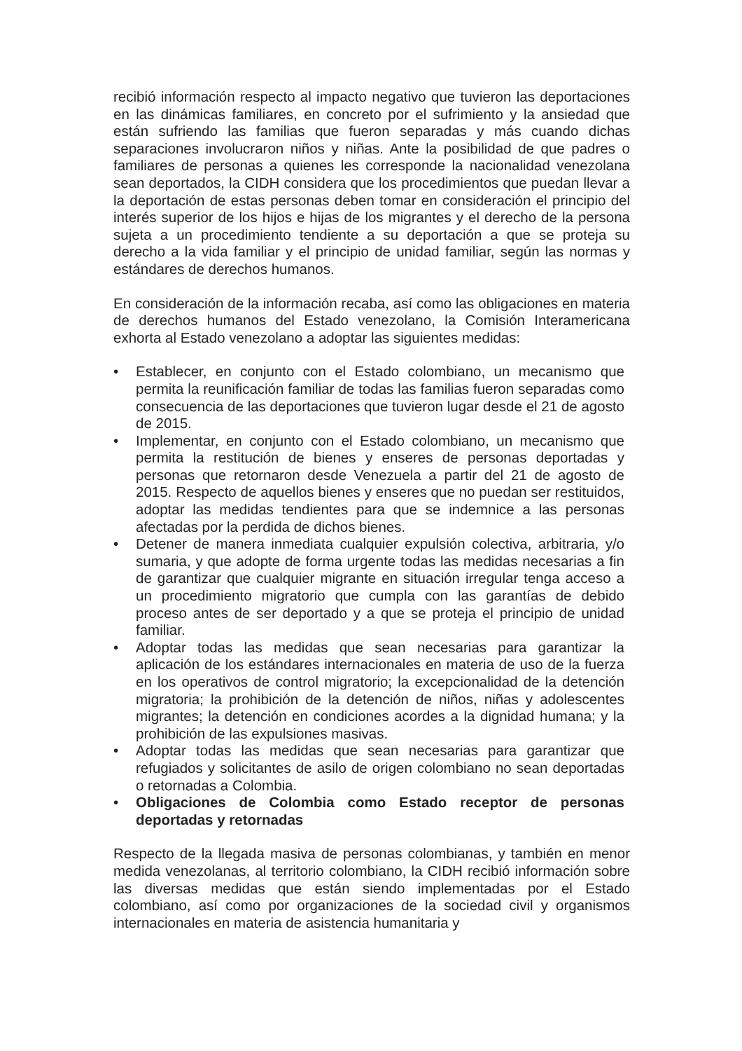recibió información respecto al impacto negativo que tuvieron las deportaciones en las dinámicas familiares, en concreto por el sufrimiento y la ansiedad que están sufriendo las familias que fueron separadas y más cuando dichas separaciones involucraron niños y niñas. Ante la posibilidad de que padres o familiares de personas a quienes les corresponde la nacionalidad venezolana sean deportados, la CIDH considera que los procedimientos que puedan llevar a la deportación de estas personas deben tomar en consideración el principio del interés superior de los hijos e hijas de los migrantes y el derecho de la persona sujeta a un procedimiento tendiente a su deportación a que se proteja su derecho a la vida familiar y el principio de unidad familiar, según las normas y estándares de derechos humanos.
En consideración de la información recaba, así como las obligaciones en materia de derechos humanos del Estado venezolano, la Comisión Interamericana exhorta al Estado venezolano a adoptar las siguientes medidas:
• Establecer, en conjunto con el Estado colombiano, un mecanismo que permita la reunificación familiar de todas las familias fueron separadas como consecuencia de las deportaciones que tuvieron lugar desde el 21 de agosto de 2015.
• Implementar, en conjunto con el Estado colombiano, un mecanismo que permita la restitución de bienes y enseres de personas deportadas y personas que retornaron desde Venezuela a partir del 21 de agosto de 2015. Respecto de aquellos bienes y enseres que no puedan ser restituidos, adoptar las medidas tendientes para que se indemnice a las personas afectadas por la perdida de dichos bienes.
• Detener de manera inmediata cualquier expulsión colectiva, arbitraria, y/o sumaria, y que adopte de forma urgente todas las medidas necesarias a fin de garantizar que cualquier migrante en situación irregular tenga acceso a un procedimiento migratorio que cumpla con las garantías de debido proceso antes de ser deportado y a que se proteja el principio de unidad familiar.
• Adoptar todas las medidas que sean necesarias para garantizar la aplicación de los estándares internacionales en materia de uso de la fuerza en los operativos de control migratorio; la excepcionalidad de la detención migratoria; la prohibición de la detención de niños, niñas y adolescentes migrantes; la detención en condiciones acordes a la dignidad humana; y la prohibición de las expulsiones masivas.
• Adoptar todas las medidas que sean necesarias para garantizar que refugiados y solicitantes de asilo de origen colombiano no sean deportadas o retornadas a Colombia.
• Obligaciones de Colombia como Estado receptor de personas deportadas y retornadas
Respecto de la llegada masiva de personas colombianas, y también en menor medida venezolanas, al territorio colombiano, la CIDH recibió información sobre las diversas medidas que están siendo implementadas por el Estado colombiano, así como por organizaciones de la sociedad civil y organismos internacionales en materia de asistencia humanitaria y